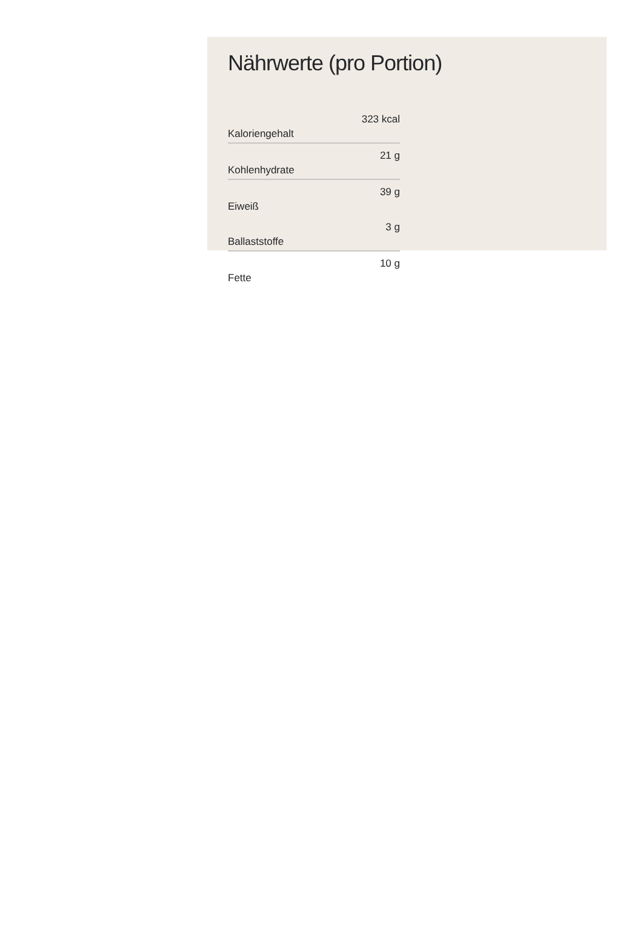Nährwerte (pro Portion)
| Kaloriengehalt | 323 kcal |
| Kohlenhydrate | 21 g |
| Eiweiß | 39 g |
| Ballaststoffe | 3 g |
| Fette | 10 g |